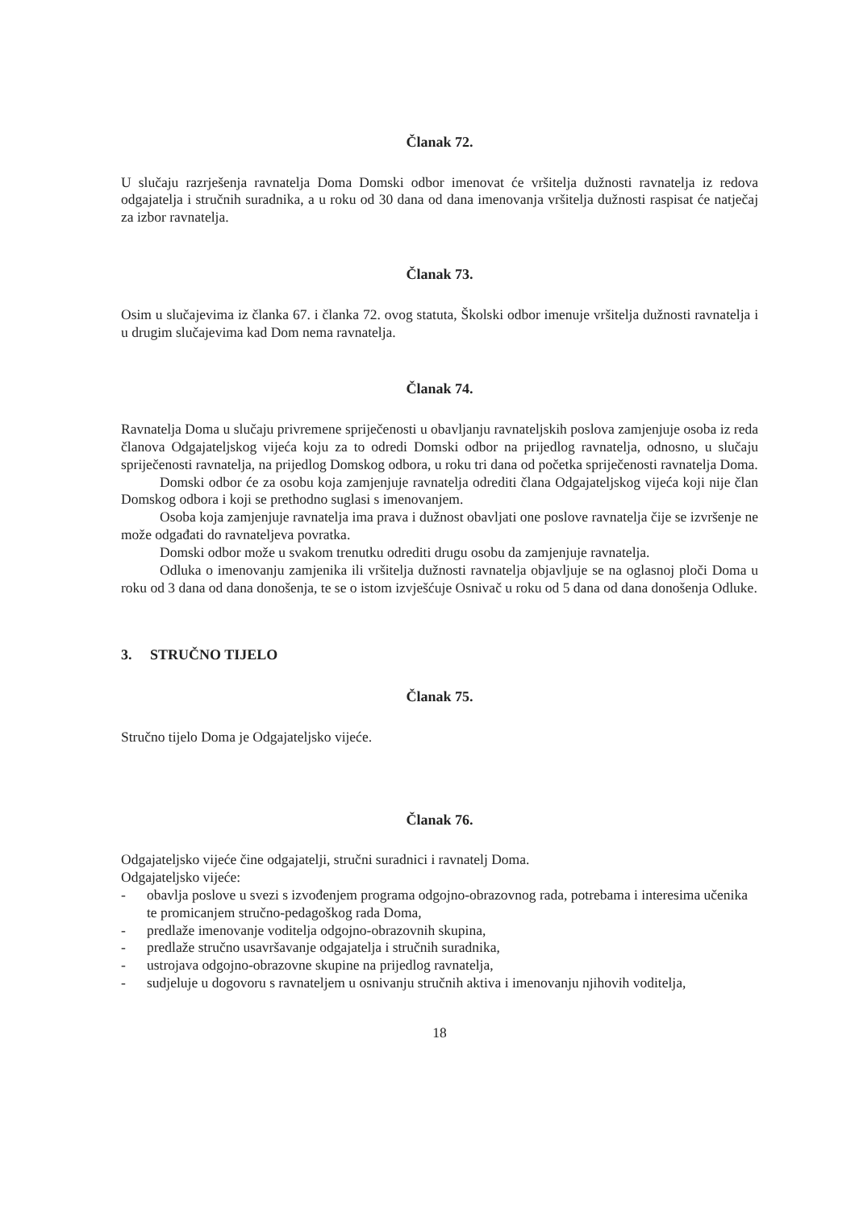Članak 72.
U slučaju razrješenja ravnatelja Doma Domski odbor imenovat će vršitelja dužnosti ravnatelja iz redova odgajatelja i stručnih suradnika, a u roku od 30 dana od dana imenovanja vršitelja dužnosti raspisat će natječaj za izbor ravnatelja.
Članak 73.
Osim u slučajevima iz članka 67. i članka 72. ovog statuta, Školski odbor imenuje vršitelja dužnosti ravnatelja i u drugim slučajevima kad Dom nema ravnatelja.
Članak 74.
Ravnatelja Doma u slučaju privremene spriječenosti u obavljanju ravnateljskih poslova zamjenjuje osoba iz reda članova Odgajateljskog vijeća koju za to odredi Domski odbor na prijedlog ravnatelja, odnosno, u slučaju spriječenosti ravnatelja, na prijedlog Domskog odbora, u roku tri dana od početka spriječenosti ravnatelja Doma.
Domski odbor će za osobu koja zamjenjuje ravnatelja odrediti člana Odgajateljskog vijeća koji nije član Domskog odbora i koji se prethodno suglasi s imenovanjem.
Osoba koja zamjenjuje ravnatelja ima prava i dužnost obavljati one poslove ravnatelja čije se izvršenje ne može odgađati do ravnateljeva povratka.
Domski odbor može u svakom trenutku odrediti drugu osobu da zamjenjuje ravnatelja.
Odluka o imenovanju zamjenika ili vršitelja dužnosti ravnatelja objavljuje se na oglasnoj ploči Doma u roku od 3 dana od dana donošenja, te se o istom izvješćuje Osnivač u roku od 5 dana od dana donošenja Odluke.
3. STRUČNO TIJELO
Članak 75.
Stručno tijelo Doma je Odgajateljsko vijeće.
Članak 76.
Odgajateljsko vijeće čine odgajatelji, stručni suradnici i ravnatelj Doma.
Odgajateljsko vijeće:
- obavlja poslove u svezi s izvođenjem programa odgojno-obrazovnog rada, potrebama i interesima učenika te promicanjem stručno-pedagoškog rada Doma,
- predlaže imenovanje voditelja odgojno-obrazovnih skupina,
- predlaže stručno usavršavanje odgajatelja i stručnih suradnika,
- ustrojava odgojno-obrazovne skupine na prijedlog ravnatelja,
- sudjeluje u dogovoru s ravnateljem u osnivanju stručnih aktiva i imenovanju njihovih voditelja,
18